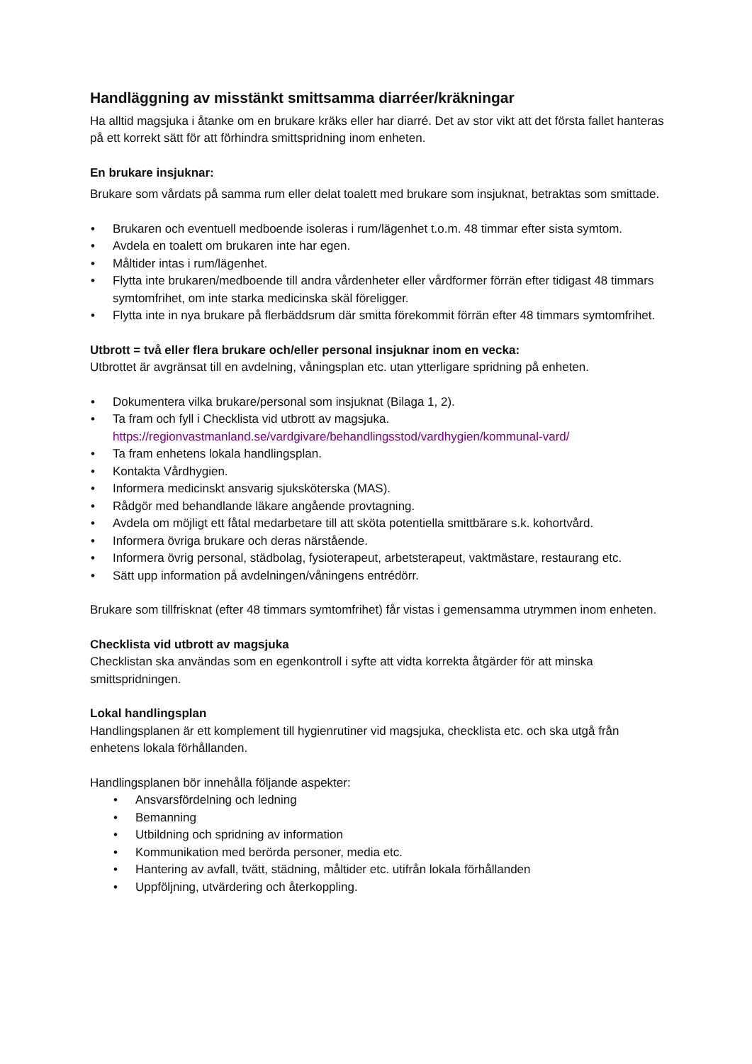Handläggning av misstänkt smittsamma diarréer/kräkningar
Ha alltid magsjuka i åtanke om en brukare kräks eller har diarré. Det av stor vikt att det första fallet hanteras på ett korrekt sätt för att förhindra smittspridning inom enheten.
En brukare insjuknar:
Brukare som vårdats på samma rum eller delat toalett med brukare som insjuknat, betraktas som smittade.
• Brukaren och eventuell medboende isoleras i rum/lägenhet t.o.m. 48 timmar efter sista symtom.
• Avdela en toalett om brukaren inte har egen.
• Måltider intas i rum/lägenhet.
• Flytta inte brukaren/medboende till andra vårdenheter eller vårdformer förrän efter tidigast 48 timmars symtomfrihet, om inte starka medicinska skäl föreligger.
• Flytta inte in nya brukare på flerbäddsrum där smitta förekommit förrän efter 48 timmars symtomfrihet.
Utbrott = två eller flera brukare och/eller personal insjuknar inom en vecka:
Utbrottet är avgränsat till en avdelning, våningsplan etc. utan ytterligare spridning på enheten.
• Dokumentera vilka brukare/personal som insjuknat (Bilaga 1, 2).
• Ta fram och fyll i Checklista vid utbrott av magsjuka.
https://regionvastmanland.se/vardgivare/behandlingsstod/vardhygien/kommunal-vard/
• Ta fram enhetens lokala handlingsplan.
• Kontakta Vårdhygien.
• Informera medicinskt ansvarig sjuksköterska (MAS).
• Rådgör med behandlande läkare angående provtagning.
• Avdela om möjligt ett fåtal medarbetare till att sköta potentiella smittbärare s.k. kohortvård.
• Informera övriga brukare och deras närstående.
• Informera övrig personal, städbolag, fysioterapeut, arbetsterapeut, vaktmästare, restaurang etc.
• Sätt upp information på avdelningen/våningens entrédörr.
Brukare som tillfrisknat (efter 48 timmars symtomfrihet) får vistas i gemensamma utrymmen inom enheten.
Checklista vid utbrott av magsjuka
Checklistan ska användas som en egenkontroll i syfte att vidta korrekta åtgärder för att minska smittspridningen.
Lokal handlingsplan
Handlingsplanen är ett komplement till hygienrutiner vid magsjuka, checklista etc. och ska utgå från enhetens lokala förhållanden.
Handlingsplanen bör innehålla följande aspekter:
• Ansvarsfördelning och ledning
• Bemanning
• Utbildning och spridning av information
• Kommunikation med berörda personer, media etc.
• Hantering av avfall, tvätt, städning, måltider etc. utifrån lokala förhållanden
• Uppföljning, utvärdering och återkoppling.